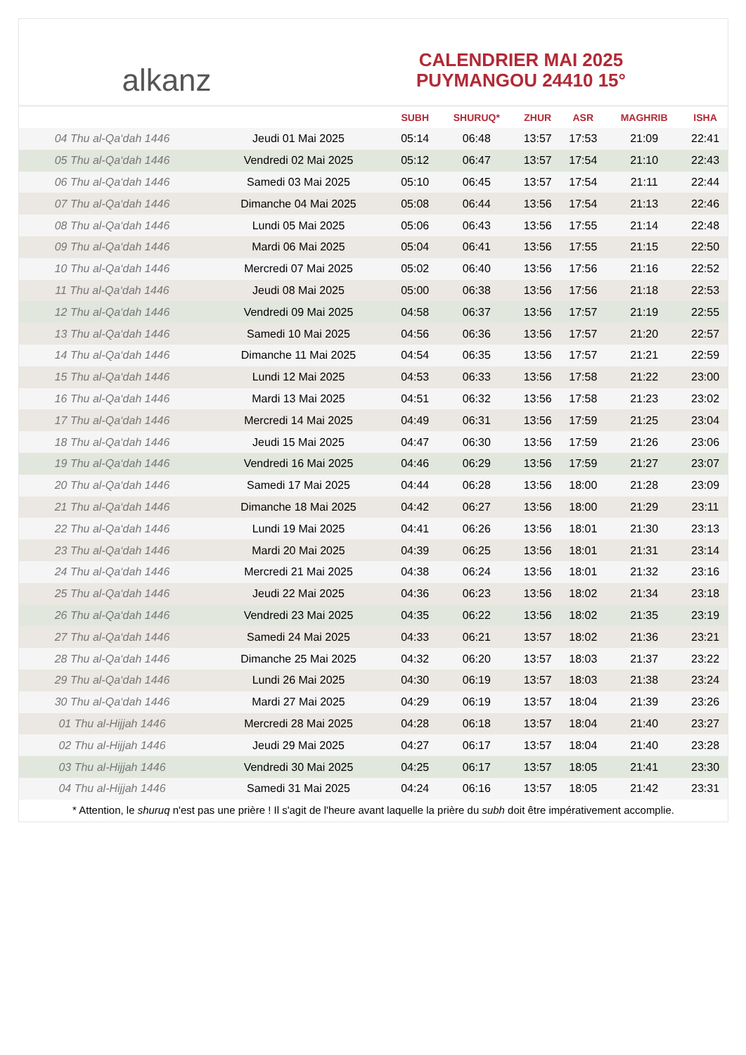alkanz
CALENDRIER MAI 2025
PUYMANGOU 24410 15°
| | | SUBH | SHURUQ* | ZHUR | ASR | MAGHRIB | ISHA |
| --- | --- | --- | --- | --- | --- | --- | --- |
| 04 Thu al-Qa‘dah 1446 | Jeudi 01 Mai 2025 | 05:14 | 06:48 | 13:57 | 17:53 | 21:09 | 22:41 |
| 05 Thu al-Qa‘dah 1446 | Vendredi 02 Mai 2025 | 05:12 | 06:47 | 13:57 | 17:54 | 21:10 | 22:43 |
| 06 Thu al-Qa‘dah 1446 | Samedi 03 Mai 2025 | 05:10 | 06:45 | 13:57 | 17:54 | 21:11 | 22:44 |
| 07 Thu al-Qa‘dah 1446 | Dimanche 04 Mai 2025 | 05:08 | 06:44 | 13:56 | 17:54 | 21:13 | 22:46 |
| 08 Thu al-Qa‘dah 1446 | Lundi 05 Mai 2025 | 05:06 | 06:43 | 13:56 | 17:55 | 21:14 | 22:48 |
| 09 Thu al-Qa‘dah 1446 | Mardi 06 Mai 2025 | 05:04 | 06:41 | 13:56 | 17:55 | 21:15 | 22:50 |
| 10 Thu al-Qa‘dah 1446 | Mercredi 07 Mai 2025 | 05:02 | 06:40 | 13:56 | 17:56 | 21:16 | 22:52 |
| 11 Thu al-Qa‘dah 1446 | Jeudi 08 Mai 2025 | 05:00 | 06:38 | 13:56 | 17:56 | 21:18 | 22:53 |
| 12 Thu al-Qa‘dah 1446 | Vendredi 09 Mai 2025 | 04:58 | 06:37 | 13:56 | 17:57 | 21:19 | 22:55 |
| 13 Thu al-Qa‘dah 1446 | Samedi 10 Mai 2025 | 04:56 | 06:36 | 13:56 | 17:57 | 21:20 | 22:57 |
| 14 Thu al-Qa‘dah 1446 | Dimanche 11 Mai 2025 | 04:54 | 06:35 | 13:56 | 17:57 | 21:21 | 22:59 |
| 15 Thu al-Qa‘dah 1446 | Lundi 12 Mai 2025 | 04:53 | 06:33 | 13:56 | 17:58 | 21:22 | 23:00 |
| 16 Thu al-Qa‘dah 1446 | Mardi 13 Mai 2025 | 04:51 | 06:32 | 13:56 | 17:58 | 21:23 | 23:02 |
| 17 Thu al-Qa‘dah 1446 | Mercredi 14 Mai 2025 | 04:49 | 06:31 | 13:56 | 17:59 | 21:25 | 23:04 |
| 18 Thu al-Qa‘dah 1446 | Jeudi 15 Mai 2025 | 04:47 | 06:30 | 13:56 | 17:59 | 21:26 | 23:06 |
| 19 Thu al-Qa‘dah 1446 | Vendredi 16 Mai 2025 | 04:46 | 06:29 | 13:56 | 17:59 | 21:27 | 23:07 |
| 20 Thu al-Qa‘dah 1446 | Samedi 17 Mai 2025 | 04:44 | 06:28 | 13:56 | 18:00 | 21:28 | 23:09 |
| 21 Thu al-Qa‘dah 1446 | Dimanche 18 Mai 2025 | 04:42 | 06:27 | 13:56 | 18:00 | 21:29 | 23:11 |
| 22 Thu al-Qa‘dah 1446 | Lundi 19 Mai 2025 | 04:41 | 06:26 | 13:56 | 18:01 | 21:30 | 23:13 |
| 23 Thu al-Qa‘dah 1446 | Mardi 20 Mai 2025 | 04:39 | 06:25 | 13:56 | 18:01 | 21:31 | 23:14 |
| 24 Thu al-Qa‘dah 1446 | Mercredi 21 Mai 2025 | 04:38 | 06:24 | 13:56 | 18:01 | 21:32 | 23:16 |
| 25 Thu al-Qa‘dah 1446 | Jeudi 22 Mai 2025 | 04:36 | 06:23 | 13:56 | 18:02 | 21:34 | 23:18 |
| 26 Thu al-Qa‘dah 1446 | Vendredi 23 Mai 2025 | 04:35 | 06:22 | 13:56 | 18:02 | 21:35 | 23:19 |
| 27 Thu al-Qa‘dah 1446 | Samedi 24 Mai 2025 | 04:33 | 06:21 | 13:57 | 18:02 | 21:36 | 23:21 |
| 28 Thu al-Qa‘dah 1446 | Dimanche 25 Mai 2025 | 04:32 | 06:20 | 13:57 | 18:03 | 21:37 | 23:22 |
| 29 Thu al-Qa‘dah 1446 | Lundi 26 Mai 2025 | 04:30 | 06:19 | 13:57 | 18:03 | 21:38 | 23:24 |
| 30 Thu al-Qa‘dah 1446 | Mardi 27 Mai 2025 | 04:29 | 06:19 | 13:57 | 18:04 | 21:39 | 23:26 |
| 01 Thu al-Hijjah 1446 | Mercredi 28 Mai 2025 | 04:28 | 06:18 | 13:57 | 18:04 | 21:40 | 23:27 |
| 02 Thu al-Hijjah 1446 | Jeudi 29 Mai 2025 | 04:27 | 06:17 | 13:57 | 18:04 | 21:40 | 23:28 |
| 03 Thu al-Hijjah 1446 | Vendredi 30 Mai 2025 | 04:25 | 06:17 | 13:57 | 18:05 | 21:41 | 23:30 |
| 04 Thu al-Hijjah 1446 | Samedi 31 Mai 2025 | 04:24 | 06:16 | 13:57 | 18:05 | 21:42 | 23:31 |
* Attention, le shuruq n'est pas une prière ! Il s'agit de l'heure avant laquelle la prière du subh doit être impérativement accomplie.